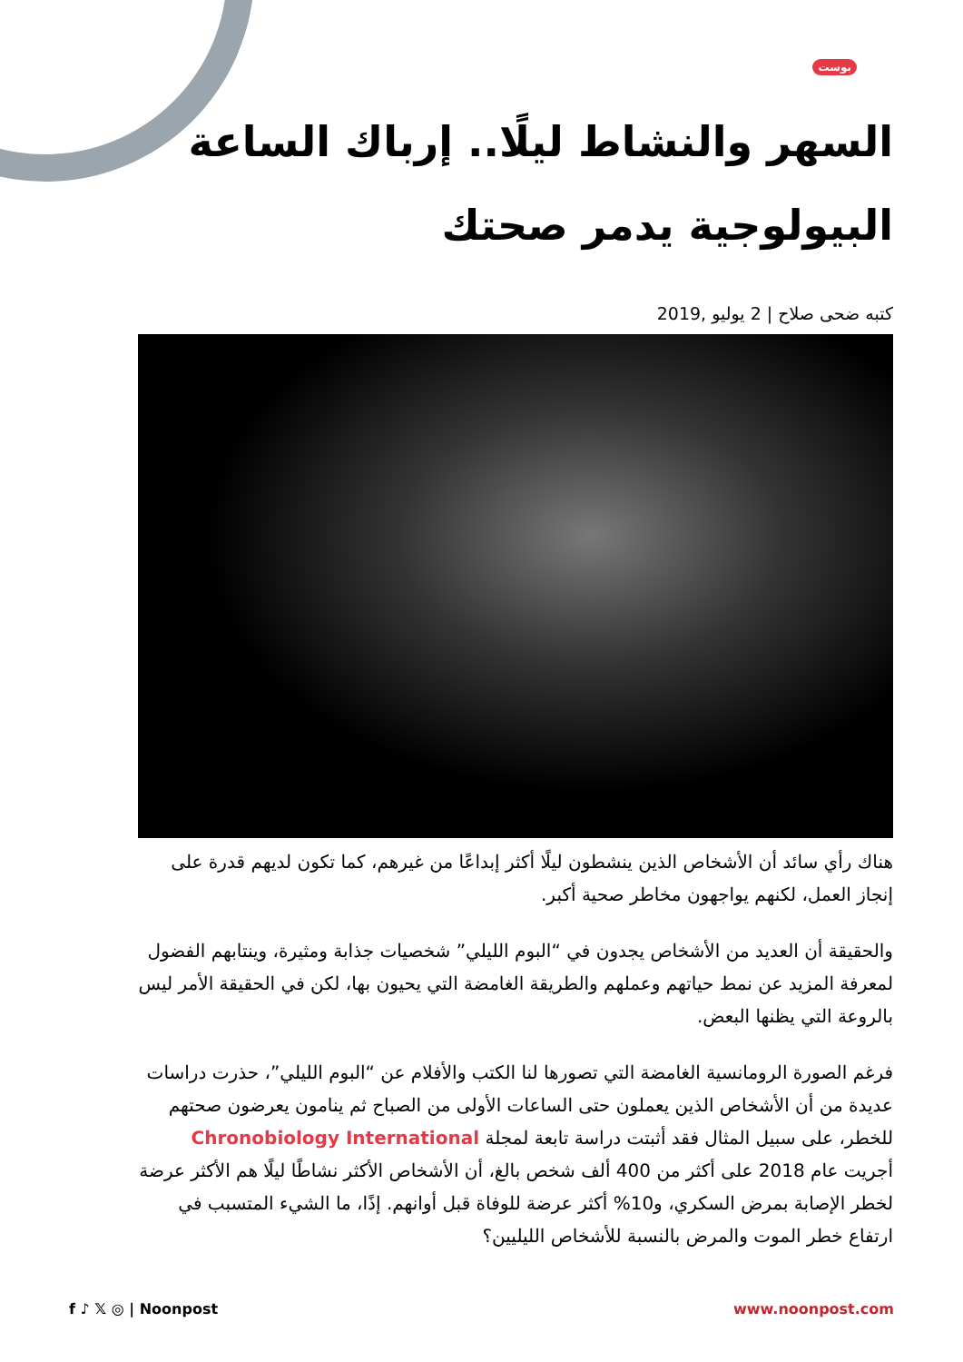بوست
السهر والنشاط ليلًا.. إرباك الساعة البيولوجية يدمر صحتك
كتبه ضحى صلاح | 2 يوليو ,2019
هناك رأي سائد أن الأشخاص الذين ينشطون ليلًا أكثر إبداعًا من غيرهم، كما تكون لديهم قدرة على إنجاز العمل، لكنهم يواجهون مخاطر صحية أكبر.
والحقيقة أن العديد من الأشخاص يجدون في “البوم الليلي” شخصيات جذابة ومثيرة، وينتابهم الفضول لمعرفة المزيد عن نمط حياتهم وعملهم والطريقة الغامضة التي يحيون بها، لكن في الحقيقة الأمر ليس بالروعة التي يظنها البعض.
فرغم الصورة الرومانسية الغامضة التي تصورها لنا الكتب والأفلام عن “البوم الليلي”، حذرت دراسات عديدة من أن الأشخاص الذين يعملون حتى الساعات الأولى من الصباح ثم ينامون يعرضون صحتهم للخطر، على سبيل المثال فقد أثبتت دراسة تابعة لمجلة Chronobiology International أجريت عام 2018 على أكثر من 400 ألف شخص بالغ، أن الأشخاص الأكثر نشاطًا ليلًا هم الأكثر عرضة لخطر الإصابة بمرض السكري، و10% أكثر عرضة للوفاة قبل أوانهم. إذًا، ما الشيء المتسبب في ارتفاع خطر الموت والمرض بالنسبة للأشخاص الليليين؟
f ♪ 𝕏 ◎ | Noonpost www.noonpost.com